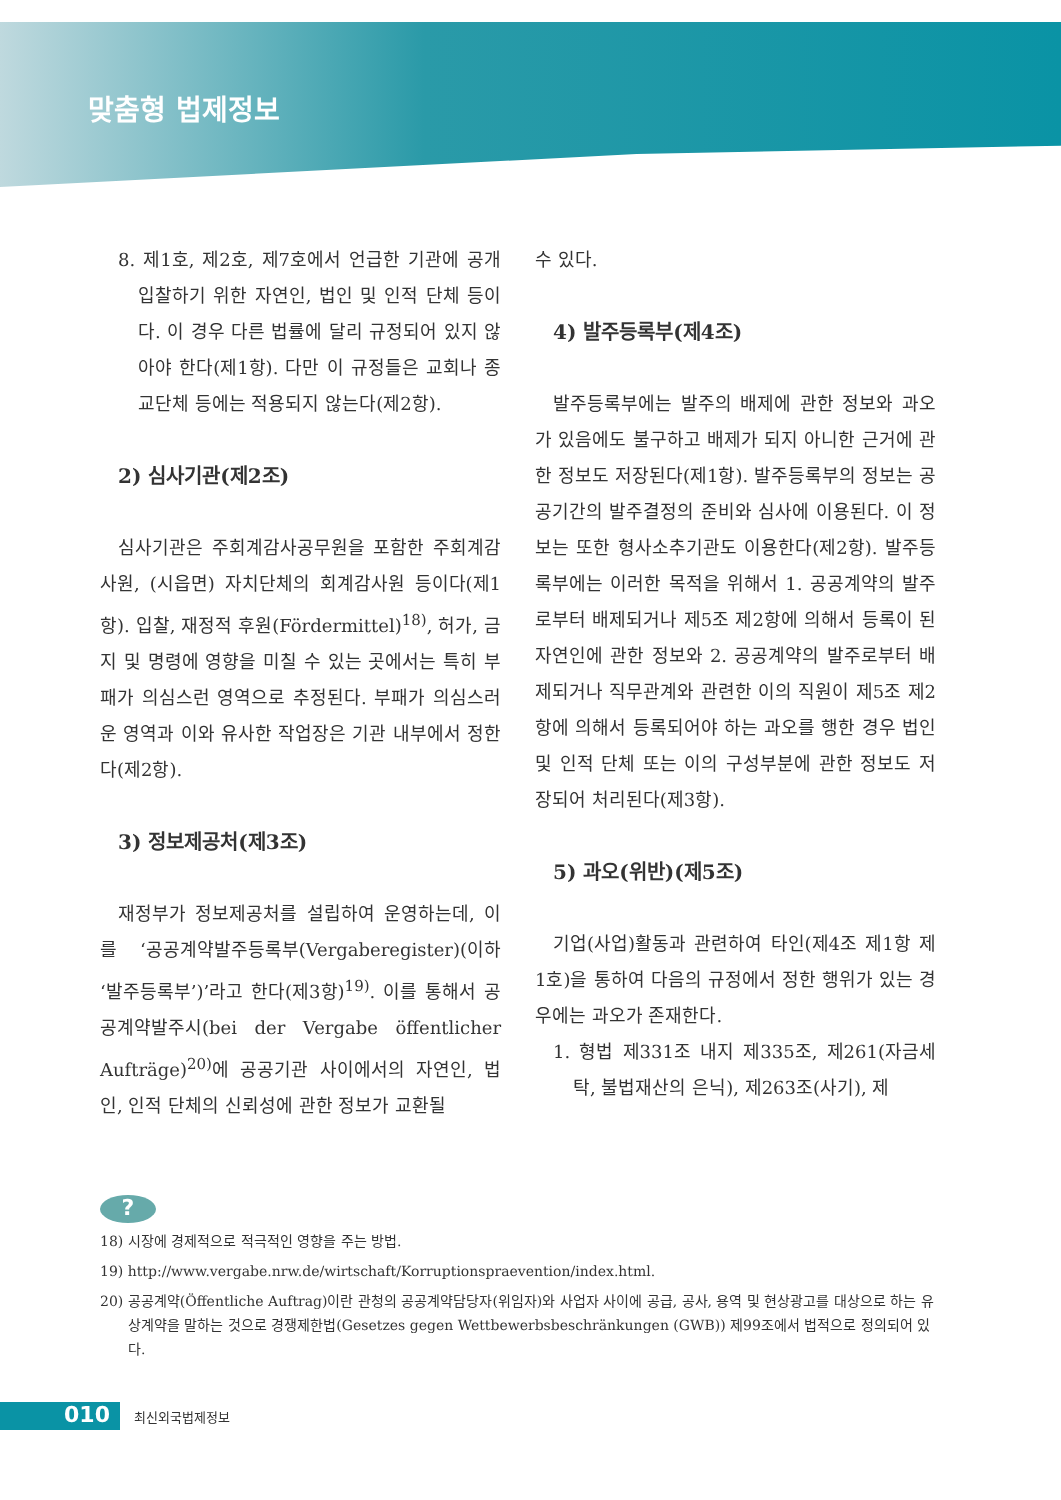맞춤형 법제정보
8. 제1호, 제2호, 제7호에서 언급한 기관에 공개입찰하기 위한 자연인, 법인 및 인적 단체 등이다. 이 경우 다른 법률에 달리 규정되어 있지 않아야 한다(제1항). 다만 이 규정들은 교회나 종교단체 등에는 적용되지 않는다(제2항).
2) 심사기관(제2조)
심사기관은 주회계감사공무원을 포함한 주회계감사원, (시읍면) 자치단체의 회계감사원 등이다(제1항). 입찰, 재정적 후원(Fördermittel)<sup>18)</sup>, 허가, 금지 및 명령에 영향을 미칠 수 있는 곳에서는 특히 부패가 의심스런 영역으로 추정된다. 부패가 의심스러운 영역과 이와 유사한 작업장은 기관 내부에서 정한다(제2항).
3) 정보제공처(제3조)
재정부가 정보제공처를 설립하여 운영하는데, 이를 ‘공공계약발주등록부(Vergaberegister)(이하 ‘발주등록부’)’라고 한다(제3항)<sup>19)</sup>. 이를 통해서 공공계약발주시(bei der Vergabe öffentlicher Aufträge)<sup>20)</sup>에 공공기관 사이에서의 자연인, 법인, 인적 단체의 신뢰성에 관한 정보가 교환될
수 있다.
4) 발주등록부(제4조)
발주등록부에는 발주의 배제에 관한 정보와 과오가 있음에도 불구하고 배제가 되지 아니한 근거에 관한 정보도 저장된다(제1항). 발주등록부의 정보는 공공기간의 발주결정의 준비와 심사에 이용된다. 이 정보는 또한 형사소추기관도 이용한다(제2항). 발주등록부에는 이러한 목적을 위해서 1. 공공계약의 발주로부터 배제되거나 제5조 제2항에 의해서 등록이 된 자연인에 관한 정보와 2. 공공계약의 발주로부터 배제되거나 직무관계와 관련한 이의 직원이 제5조 제2항에 의해서 등록되어야 하는 과오를 행한 경우 법인 및 인적 단체 또는 이의 구성부분에 관한 정보도 저장되어 처리된다(제3항).
5) 과오(위반)(제5조)
기업(사업)활동과 관련하여 타인(제4조 제1항 제1호)을 통하여 다음의 규정에서 정한 행위가 있는 경우에는 과오가 존재한다.
1. 형법 제331조 내지 제335조, 제261(자금세탁, 불법재산의 은닉), 제263조(사기), 제
?
18) 시장에 경제적으로 적극적인 영향을 주는 방법.
19) http://www.vergabe.nrw.de/wirtschaft/Korruptionspraevention/index.html.
20) 공공계약(Öffentliche Auftrag)이란 관청의 공공계약담당자(위임자)와 사업자 사이에 공급, 공사, 용역 및 현상광고를 대상으로 하는 유상계약을 말하는 것으로 경쟁제한법(Gesetzes gegen Wettbewerbsbeschränkungen (GWB)) 제99조에서 법적으로 정의되어 있다.
010
최신외국법제정보